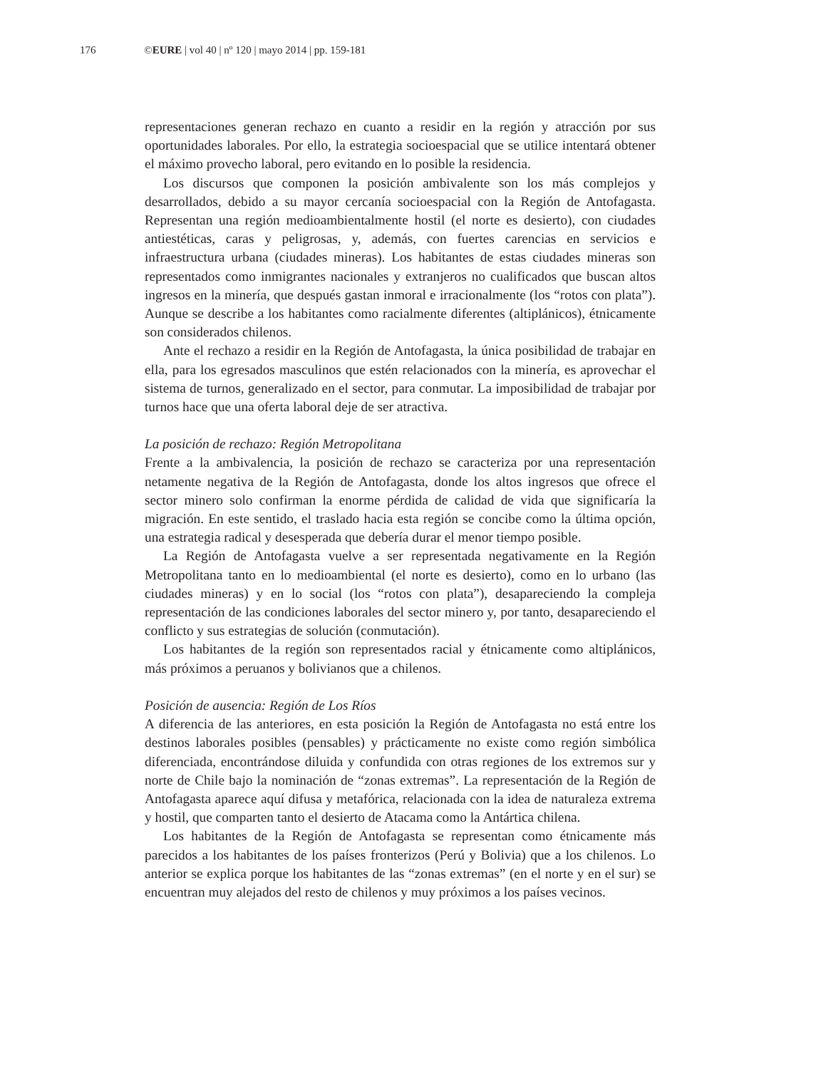176 ©EURE | vol 40 | nº 120 | mayo 2014 | pp. 159-181
representaciones generan rechazo en cuanto a residir en la región y atracción por sus oportunidades laborales. Por ello, la estrategia socioespacial que se utilice intentará obtener el máximo provecho laboral, pero evitando en lo posible la residencia.
Los discursos que componen la posición ambivalente son los más complejos y desarrollados, debido a su mayor cercanía socioespacial con la Región de Antofagasta. Representan una región medioambientalmente hostil (el norte es desierto), con ciudades antiestéticas, caras y peligrosas, y, además, con fuertes carencias en servicios e infraestructura urbana (ciudades mineras). Los habitantes de estas ciudades mineras son representados como inmigrantes nacionales y extranjeros no cualificados que buscan altos ingresos en la minería, que después gastan inmoral e irracionalmente (los “rotos con plata”). Aunque se describe a los habitantes como racialmente diferentes (altiplánicos), étnicamente son considerados chilenos.
Ante el rechazo a residir en la Región de Antofagasta, la única posibilidad de trabajar en ella, para los egresados masculinos que estén relacionados con la minería, es aprovechar el sistema de turnos, generalizado en el sector, para conmutar. La imposibilidad de trabajar por turnos hace que una oferta laboral deje de ser atractiva.
La posición de rechazo: Región Metropolitana
Frente a la ambivalencia, la posición de rechazo se caracteriza por una representación netamente negativa de la Región de Antofagasta, donde los altos ingresos que ofrece el sector minero solo confirman la enorme pérdida de calidad de vida que significaría la migración. En este sentido, el traslado hacia esta región se concibe como la última opción, una estrategia radical y desesperada que debería durar el menor tiempo posible.
La Región de Antofagasta vuelve a ser representada negativamente en la Región Metropolitana tanto en lo medioambiental (el norte es desierto), como en lo urbano (las ciudades mineras) y en lo social (los “rotos con plata”), desapareciendo la compleja representación de las condiciones laborales del sector minero y, por tanto, desapareciendo el conflicto y sus estrategias de solución (conmutación).
Los habitantes de la región son representados racial y étnicamente como altiplánicos, más próximos a peruanos y bolivianos que a chilenos.
Posición de ausencia: Región de Los Ríos
A diferencia de las anteriores, en esta posición la Región de Antofagasta no está entre los destinos laborales posibles (pensables) y prácticamente no existe como región simbólica diferenciada, encontrándose diluida y confundida con otras regiones de los extremos sur y norte de Chile bajo la nominación de “zonas extremas”. La representación de la Región de Antofagasta aparece aquí difusa y metafórica, relacionada con la idea de naturaleza extrema y hostil, que comparten tanto el desierto de Atacama como la Antártica chilena.
Los habitantes de la Región de Antofagasta se representan como étnicamente más parecidos a los habitantes de los países fronterizos (Perú y Bolivia) que a los chilenos. Lo anterior se explica porque los habitantes de las “zonas extremas” (en el norte y en el sur) se encuentran muy alejados del resto de chilenos y muy próximos a los países vecinos.